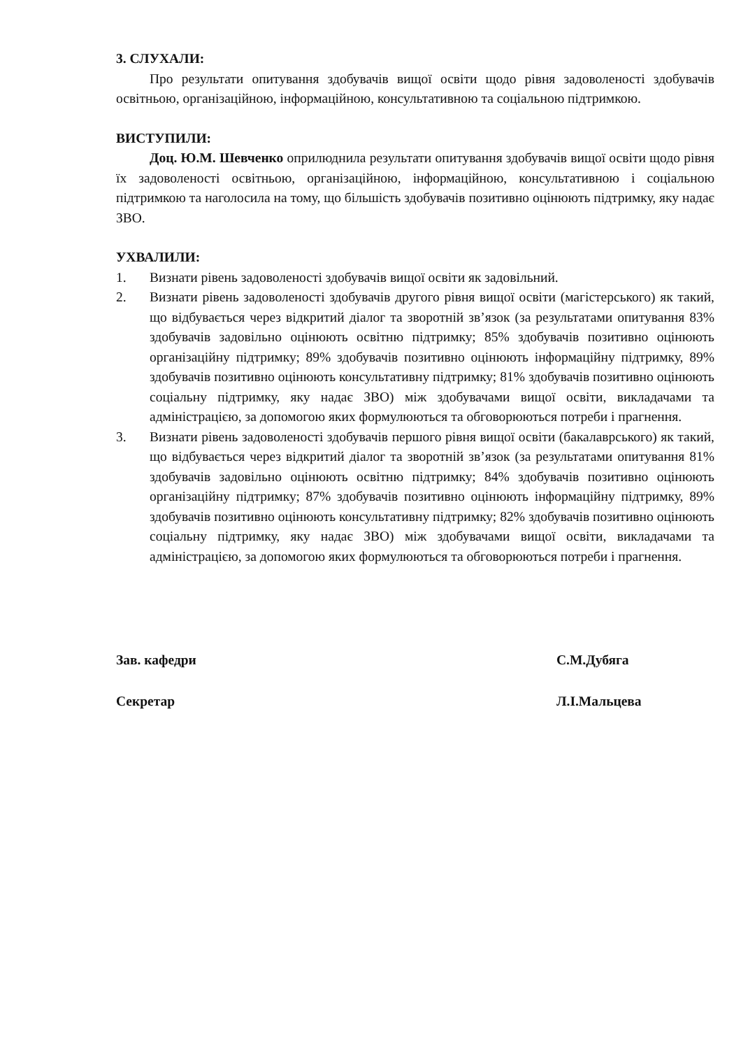3. СЛУХАЛИ:
Про результати опитування здобувачів вищої освіти щодо рівня задоволеності здобувачів освітньою, організаційною, інформаційною, консультативною та соціальною підтримкою.
ВИСТУПИЛИ:
Доц. Ю.М. Шевченко оприлюднила результати опитування здобувачів вищої освіти щодо рівня їх задоволеності освітньою, організаційною, інформаційною, консультативною і соціальною підтримкою та наголосила на тому, що більшість здобувачів позитивно оцінюють підтримку, яку надає ЗВО.
УХВАЛИЛИ:
1. Визнати рівень задоволеності здобувачів вищої освіти як задовільний.
2. Визнати рівень задоволеності здобувачів другого рівня вищої освіти (магістерського) як такий, що відбувається через відкритий діалог та зворотній зв’язок (за результатами опитування 83% здобувачів задовільно оцінюють освітню підтримку; 85% здобувачів позитивно оцінюють організаційну підтримку; 89% здобувачів позитивно оцінюють інформаційну підтримку, 89% здобувачів позитивно оцінюють консультативну підтримку; 81% здобувачів позитивно оцінюють соціальну підтримку, яку надає ЗВО) між здобувачами вищої освіти, викладачами та адміністрацією, за допомогою яких формулюються та обговорюються потреби і прагнення.
3. Визнати рівень задоволеності здобувачів першого рівня вищої освіти (бакалаврського) як такий, що відбувається через відкритий діалог та зворотній зв’язок (за результатами опитування 81% здобувачів задовільно оцінюють освітню підтримку; 84% здобувачів позитивно оцінюють організаційну підтримку; 87% здобувачів позитивно оцінюють інформаційну підтримку, 89% здобувачів позитивно оцінюють консультативну підтримку; 82% здобувачів позитивно оцінюють соціальну підтримку, яку надає ЗВО) між здобувачами вищої освіти, викладачами та адміністрацією, за допомогою яких формулюються та обговорюються потреби і прагнення.
Зав. кафедри С.М.Дубяга
Секретар Л.І.Мальцева